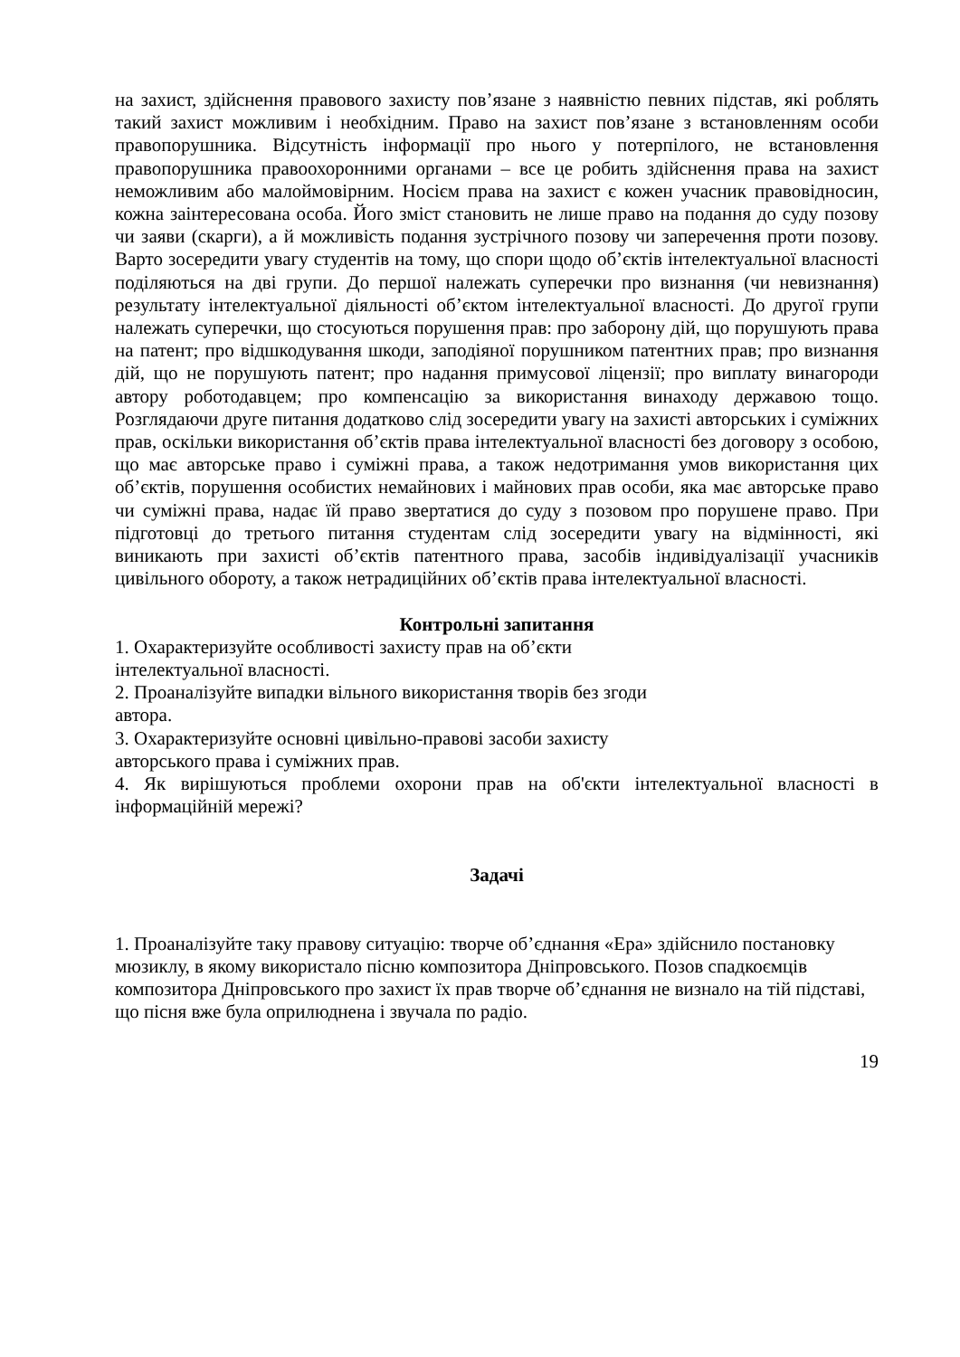на захист, здійснення правового захисту пов’язане з наявністю певних підстав, які роблять такий захист можливим і необхідним. Право на захист пов’язане з встановленням особи правопорушника. Відсутність інформації про нього у потерпілого, не встановлення правопорушника правоохоронними органами – все це робить здійснення права на захист неможливим або малоймовірним. Носієм права на захист є кожен учасник правовідносин, кожна заінтересована особа. Його зміст становить не лише право на подання до суду позову чи заяви (скарги), а й можливість подання зустрічного позову чи заперечення проти позову. Варто зосередити увагу студентів на тому, що спори щодо об’єктів інтелектуальної власності поділяються на дві групи. До першої належать суперечки про визнання (чи невизнання) результату інтелектуальної діяльності об’єктом інтелектуальної власності. До другої групи належать суперечки, що стосуються порушення прав: про заборону дій, що порушують права на патент; про відшкодування шкоди, заподіяної порушником патентних прав; про визнання дій, що не порушують патент; про надання примусової ліцензії; про виплату винагороди автору роботодавцем; про компенсацію за використання винаходу державою тощо. Розглядаючи друге питання додатково слід зосередити увагу на захисті авторських і суміжних прав, оскільки використання об’єктів права інтелектуальної власності без договору з особою, що має авторське право і суміжні права, а також недотримання умов використання цих об’єктів, порушення особистих немайнових і майнових прав особи, яка має авторське право чи суміжні права, надає їй право звертатися до суду з позовом про порушене право. При підготовці до третього питання студентам слід зосередити увагу на відмінності, які виникають при захисті об’єктів патентного права, засобів індивідуалізації учасників цивільного обороту, а також нетрадиційних об’єктів права інтелектуальної власності.
Контрольні запитання
1. Охарактеризуйте особливості захисту прав на об’єкти
інтелектуальної власності.
2. Проаналізуйте випадки вільного використання творів без згоди
автора.
3. Охарактеризуйте основні цивільно-правові засоби захисту
авторського права і суміжних прав.
4. Як вирішуються проблеми охорони прав на об'єкти інтелектуальної власності в інформаційній мережі?
Задачі
1. Проаналізуйте таку правову ситуацію: творче об’єднання «Ера» здійснило постановку мюзиклу, в якому використало пісню композитора Дніпровського. Позов спадкоємців композитора Дніпровського про захист їх прав творче об’єднання не визнало на тій підставі, що пісня вже була оприлюднена і звучала по радіо.
19